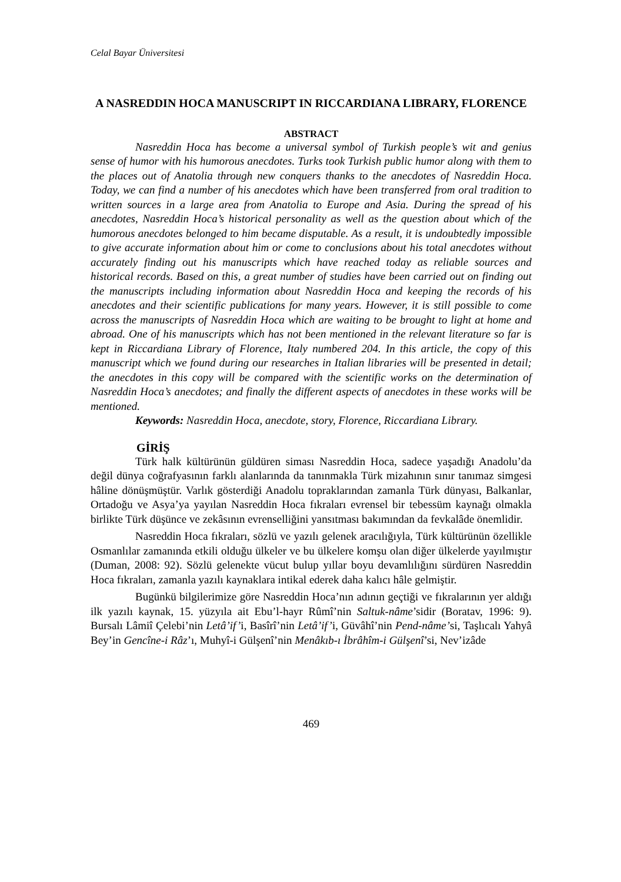Celal Bayar Üniversitesi
A NASREDDIN HOCA MANUSCRIPT IN RICCARDIANA LIBRARY, FLORENCE
ABSTRACT
Nasreddin Hoca has become a universal symbol of Turkish people’s wit and genius sense of humor with his humorous anecdotes. Turks took Turkish public humor along with them to the places out of Anatolia through new conquers thanks to the anecdotes of Nasreddin Hoca. Today, we can find a number of his anecdotes which have been transferred from oral tradition to written sources in a large area from Anatolia to Europe and Asia. During the spread of his anecdotes, Nasreddin Hoca’s historical personality as well as the question about which of the humorous anecdotes belonged to him became disputable. As a result, it is undoubtedly impossible to give accurate information about him or come to conclusions about his total anecdotes without accurately finding out his manuscripts which have reached today as reliable sources and historical records. Based on this, a great number of studies have been carried out on finding out the manuscripts including information about Nasreddin Hoca and keeping the records of his anecdotes and their scientific publications for many years. However, it is still possible to come across the manuscripts of Nasreddin Hoca which are waiting to be brought to light at home and abroad. One of his manuscripts which has not been mentioned in the relevant literature so far is kept in Riccardiana Library of Florence, Italy numbered 204. In this article, the copy of this manuscript which we found during our researches in Italian libraries will be presented in detail; the anecdotes in this copy will be compared with the scientific works on the determination of Nasreddin Hoca’s anecdotes; and finally the different aspects of anecdotes in these works will be mentioned.
Keywords: Nasreddin Hoca, anecdote, story, Florence, Riccardiana Library.
GİRİŞ
Türk halk kültürünün güldüren siması Nasreddin Hoca, sadece yaşadığı Anadolu’da değil dünya coğrafyasının farklı alanlarında da tanınmakla Türk mizahının sınır tanımaz simgesi hâline dönüşmüştür. Varlık gösterdiği Anadolu topraklarından zamanla Türk dünyası, Balkanlar, Ortadoğu ve Asya’ya yayılan Nasreddin Hoca fıkraları evrensel bir tebessüm kaynağı olmakla birlikte Türk düşünce ve zekâsının evrenselliğini yansıtması bakımından da fevkalâde önemlidir.
Nasreddin Hoca fıkraları, sözlü ve yazılı gelenek aracılığıyla, Türk kültürünün özellikle Osmanlılar zamanında etkili olduğu ülkeler ve bu ülkelere komşu olan diğer ülkelerde yayılmıştır (Duman, 2008: 92). Sözlü gelenekte vücut bulup yıllar boyu devamlılığını sürdüren Nasreddin Hoca fıkraları, zamanla yazılı kaynaklara intikal ederek daha kalıcı hâle gelmiştir.
Bugünkü bilgilerimize göre Nasreddin Hoca’nın adının geçtiği ve fıkralarının yer aldığı ilk yazılı kaynak, 15. yüzyıla ait Ebu’l-hayr Rûmî’nin Saltuk-nâme’sidir (Boratav, 1996: 9). Bursalı Lâmiî Çelebi’nin Letâ’if’i, Basîrî’nin Letâ’if’i, Güvâhî’nin Pend-nâme’si, Taşlıcalı Yahyâ Bey’in Gencîne-i Râz’ı, Muhyî-i Gülşenî’nin Menâkıb-ı İbrâhîm-i Gülşenî’si, Nev’izâde
469